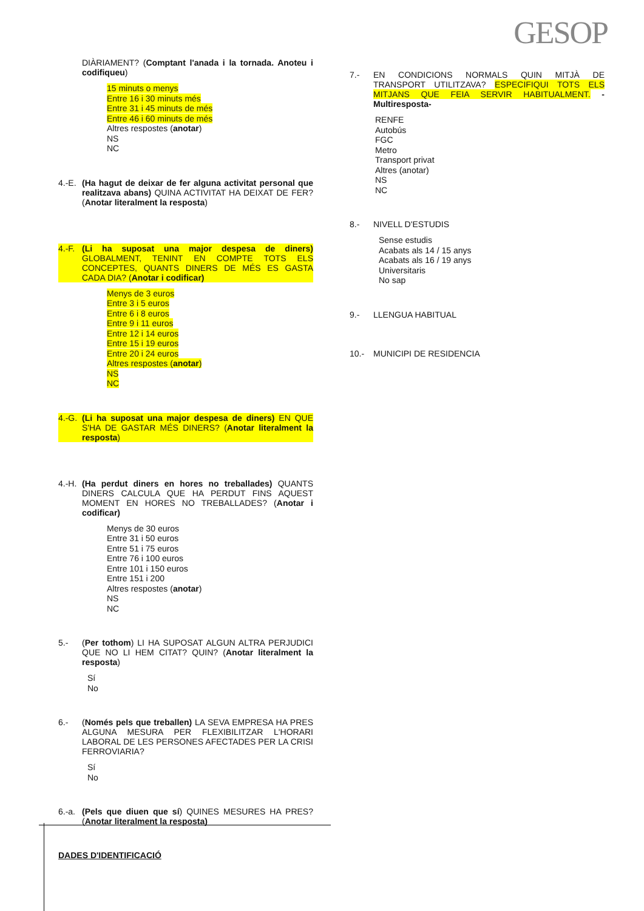GESOP
DIÀRIAMENT? (Comptant l'anada i la tornada. Anoteu i codifiqueu)
15 minuts o menys
Entre 16 i 30 minuts més
Entre 31 i 45 minuts de més
Entre 46 i 60 minuts de més
Altres respostes (anotar)
NS
NC
4.-E.
(Ha hagut de deixar de fer alguna activitat personal que realitzava abans) QUINA ACTIVITAT HA DEIXAT DE FER? (Anotar literalment la resposta)
4.-F.
(Li ha suposat una major despesa de diners) GLOBALMENT, TENINT EN COMPTE TOTS ELS CONCEPTES, QUANTS DINERS DE MÉS ES GASTA CADA DIA? (Anotar i codificar)
Menys de 3 euros
Entre 3 i 5 euros
Entre 6 i 8 euros
Entre 9 i 11 euros
Entre 12 i 14 euros
Entre 15 i 19 euros
Entre 20 i 24 euros
Altres respostes (anotar)
NS
NC
4.-G.
(Li ha suposat una major despesa de diners) EN QUE S'HA DE GASTAR MÉS DINERS? (Anotar literalment la resposta)
4.-H.
(Ha perdut diners en hores no treballades) QUANTS DINERS CALCULA QUE HA PERDUT FINS AQUEST MOMENT EN HORES NO TREBALLADES? (Anotar i codificar)
Menys de 30 euros
Entre 31 i 50 euros
Entre 51 i 75 euros
Entre 76 i 100 euros
Entre 101 i 150 euros
Entre 151 i 200
Altres respostes (anotar)
NS
NC
5.- (Per tothom) LI HA SUPOSAT ALGUN ALTRA PERJUDICI QUE NO LI HEM CITAT? QUIN? (Anotar literalment la resposta)
Sí
No
6.- (Només pels que treballen) LA SEVA EMPRESA HA PRES ALGUNA MESURA PER FLEXIBILITZAR L'HORARI LABORAL DE LES PERSONES AFECTADES PER LA CRISI FERROVIARIA?
Sí
No
6.-a.
(Pels que diuen que sí) QUINES MESURES HA PRES? (Anotar literalment la resposta)
DADES D'IDENTIFICACIÓ
7.- EN CONDICIONS NORMALS QUIN MITJÀ DE TRANSPORT UTILITZAVA? ESPECIFIQUI TOTS ELS MITJANS QUE FEIA SERVIR HABITUALMENT. -Multiresposta-
RENFE
Autobús
FGC
Metro
Transport privat
Altres (anotar)
NS
NC
8.- NIVELL D'ESTUDIS
Sense estudis
Acabats als 14 / 15 anys
Acabats als 16 / 19 anys
Universitaris
No sap
9.- LLENGUA HABITUAL
10.- MUNICIPI DE RESIDENCIA